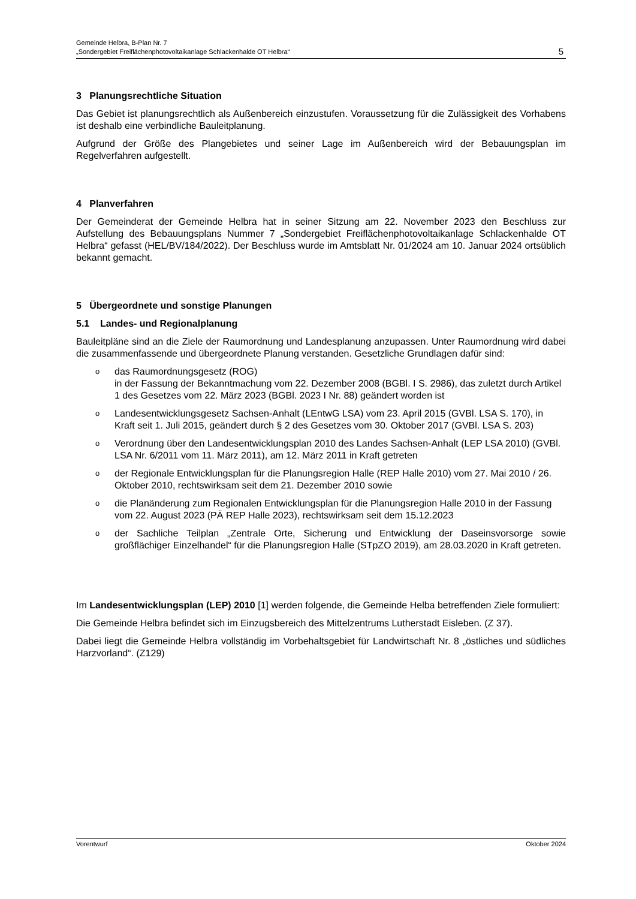Gemeinde Helbra, B-Plan Nr. 7
„Sondergebiet Freiflächenphotovoltaikanlage Schlackenhalde OT Helbra“5
3 Planungsrechtliche Situation
Das Gebiet ist planungsrechtlich als Außenbereich einzustufen. Voraussetzung für die Zulässigkeit des Vorhabens ist deshalb eine verbindliche Bauleitplanung.
Aufgrund der Größe des Plangebietes und seiner Lage im Außenbereich wird der Bebauungsplan im Regelverfahren aufgestellt.
4 Planverfahren
Der Gemeinderat der Gemeinde Helbra hat in seiner Sitzung am 22. November 2023 den Beschluss zur Aufstellung des Bebauungsplans Nummer 7 „Sondergebiet Freiflächenphotovoltaikanlage Schlackenhalde OT Helbra“ gefasst (HEL/BV/184/2022). Der Beschluss wurde im Amtsblatt Nr. 01/2024 am 10. Januar 2024 ortsüblich bekannt gemacht.
5 Übergeordnete und sonstige Planungen
5.1 Landes- und Regionalplanung
Bauleitpläne sind an die Ziele der Raumordnung und Landesplanung anzupassen. Unter Raumordnung wird dabei die zusammenfassende und übergeordnete Planung verstanden. Gesetzliche Grundlagen dafür sind:
odas Raumordnungsgesetz (ROG)
in der Fassung der Bekanntmachung vom 22. Dezember 2008 (BGBl. I S. 2986), das zuletzt durch Artikel 1 des Gesetzes vom 22. März 2023 (BGBl. 2023 I Nr. 88) geändert worden ist
o Landesentwicklungsgesetz Sachsen-Anhalt (LEntwG LSA) vom 23. April 2015 (GVBl. LSA S. 170), in Kraft seit 1. Juli 2015, geändert durch § 2 des Gesetzes vom 30. Oktober 2017 (GVBl. LSA S. 203)
o Verordnung über den Landesentwicklungsplan 2010 des Landes Sachsen-Anhalt (LEP LSA 2010) (GVBl. LSA Nr. 6/2011 vom 11. März 2011), am 12. März 2011 in Kraft getreten
oder Regionale Entwicklungsplan für die Planungsregion Halle (REP Halle 2010) vom 27. Mai 2010 / 26. Oktober 2010, rechtswirksam seit dem 21. Dezember 2010 sowie
odie Planänderung zum Regionalen Entwicklungsplan für die Planungsregion Halle 2010 in der Fassung vom 22. August 2023 (PÄ REP Halle 2023), rechtswirksam seit dem 15.12.2023
oder Sachliche Teilplan „Zentrale Orte, Sicherung und Entwicklung der Daseinsvorsorge sowie großflächiger Einzelhandel“ für die Planungsregion Halle (STpZO 2019), am 28.03.2020 in Kraft getreten.
Im Landesentwicklungsplan (LEP) 2010 [1] werden folgende, die Gemeinde Helba betreffenden Ziele formuliert:
Die Gemeinde Helbra befindet sich im Einzugsbereich des Mittelzentrums Lutherstadt Eisleben. (Z 37).
Dabei liegt die Gemeinde Helbra vollständig im Vorbehaltsgebiet für Landwirtschaft Nr. 8 „östliches und südliches Harzvorland“. (Z129)
Vorentwurf Oktober 2024